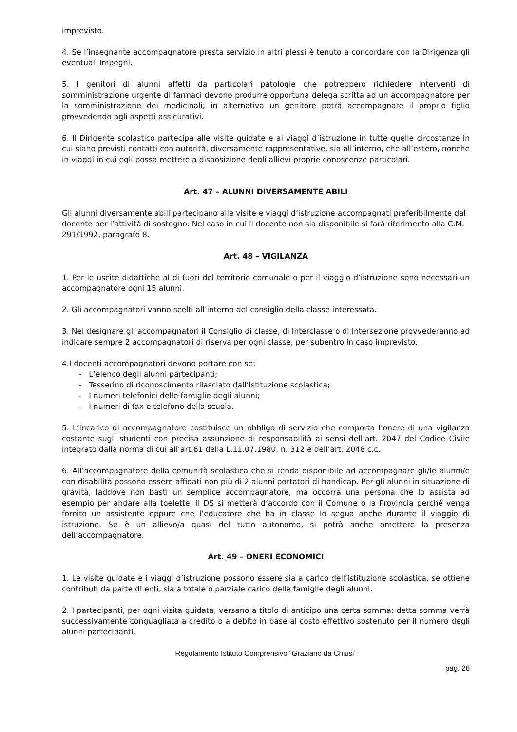imprevisto.
4. Se l’insegnante accompagnatore presta servizio in altri plessi è tenuto a concordare con la Dirigenza gli eventuali impegni.
5. I genitori di alunni affetti da particolari patologie che potrebbero richiedere interventi di somministrazione urgente di farmaci devono produrre opportuna delega scritta ad un accompagnatore per la somministrazione dei medicinali; in alternativa un genitore potrà accompagnare il proprio figlio provvedendo agli aspetti assicurativi.
6. Il Dirigente scolastico partecipa alle visite guidate e ai viaggi d’istruzione in tutte quelle circostanze in cui siano previsti contatti con autorità, diversamente rappresentative, sia all’interno, che all’estero, nonché in viaggi in cui egli possa mettere a disposizione degli allievi proprie conoscenze particolari.
Art. 47 – ALUNNI DIVERSAMENTE ABILI
Gli alunni diversamente abili partecipano alle visite e viaggi d’istruzione accompagnati preferibilmente dal docente per l’attività di sostegno. Nel caso in cui il docente non sia disponibile si farà riferimento alla C.M. 291/1992, paragrafo 8.
Art. 48 – VIGILANZA
1. Per le uscite didattiche al di fuori del territorio comunale o per il viaggio d’istruzione sono necessari un accompagnatore ogni 15 alunni.
2. Gli accompagnatori vanno scelti all’interno del consiglio della classe interessata.
3. Nel designare gli accompagnatori il Consiglio di classe, di Interclasse o di Intersezione provvederanno ad indicare sempre 2 accompagnatori di riserva per ogni classe, per subentro in caso imprevisto.
4.I docenti accompagnatori devono portare con sé:
- L’elenco degli alunni partecipanti;
- Tesserino di riconoscimento rilasciato dall’Istituzione scolastica;
- I numeri telefonici delle famiglie degli alunni;
- I numeri di fax e telefono della scuola.
5. L’incarico di accompagnatore costituisce un obbligo di servizio che comporta l’onere di una vigilanza costante sugli studenti con precisa assunzione di responsabilità ai sensi dell’art. 2047 del Codice Civile integrato dalla norma di cui all’art.61 della L.11.07.1980, n. 312 e dell’art. 2048 c.c.
6. All’accompagnatore della comunità scolastica che si renda disponibile ad accompagnare gli/le alunni/e con disabilità possono essere affidati non più di 2 alunni portatori di handicap. Per gli alunni in situazione di gravità, laddove non basti un semplice accompagnatore, ma occorra una persona che lo assista ad esempio per andare alla toelette, il DS si metterà d’accordo con il Comune o la Provincia perché venga fornito un assistente oppure che l’educatore che ha in classe lo segua anche durante il viaggio di istruzione. Se è un allievo/a quasi del tutto autonomo, si potrà anche omettere la presenza dell’accompagnatore.
Art. 49 – ONERI ECONOMICI
1. Le visite guidate e i viaggi d’istruzione possono essere sia a carico dell’istituzione scolastica, se ottiene contributi da parte di enti, sia a totale o parziale carico delle famiglie degli alunni.
2. I partecipanti, per ogni visita guidata, versano a titolo di anticipo una certa somma; detta somma verrà successivamente conguagliata a credito o a debito in base al costo effettivo sostenuto per il numero degli alunni partecipanti.
Regolamento Istituto Comprensivo “Graziano da Chiusi”
pag. 26